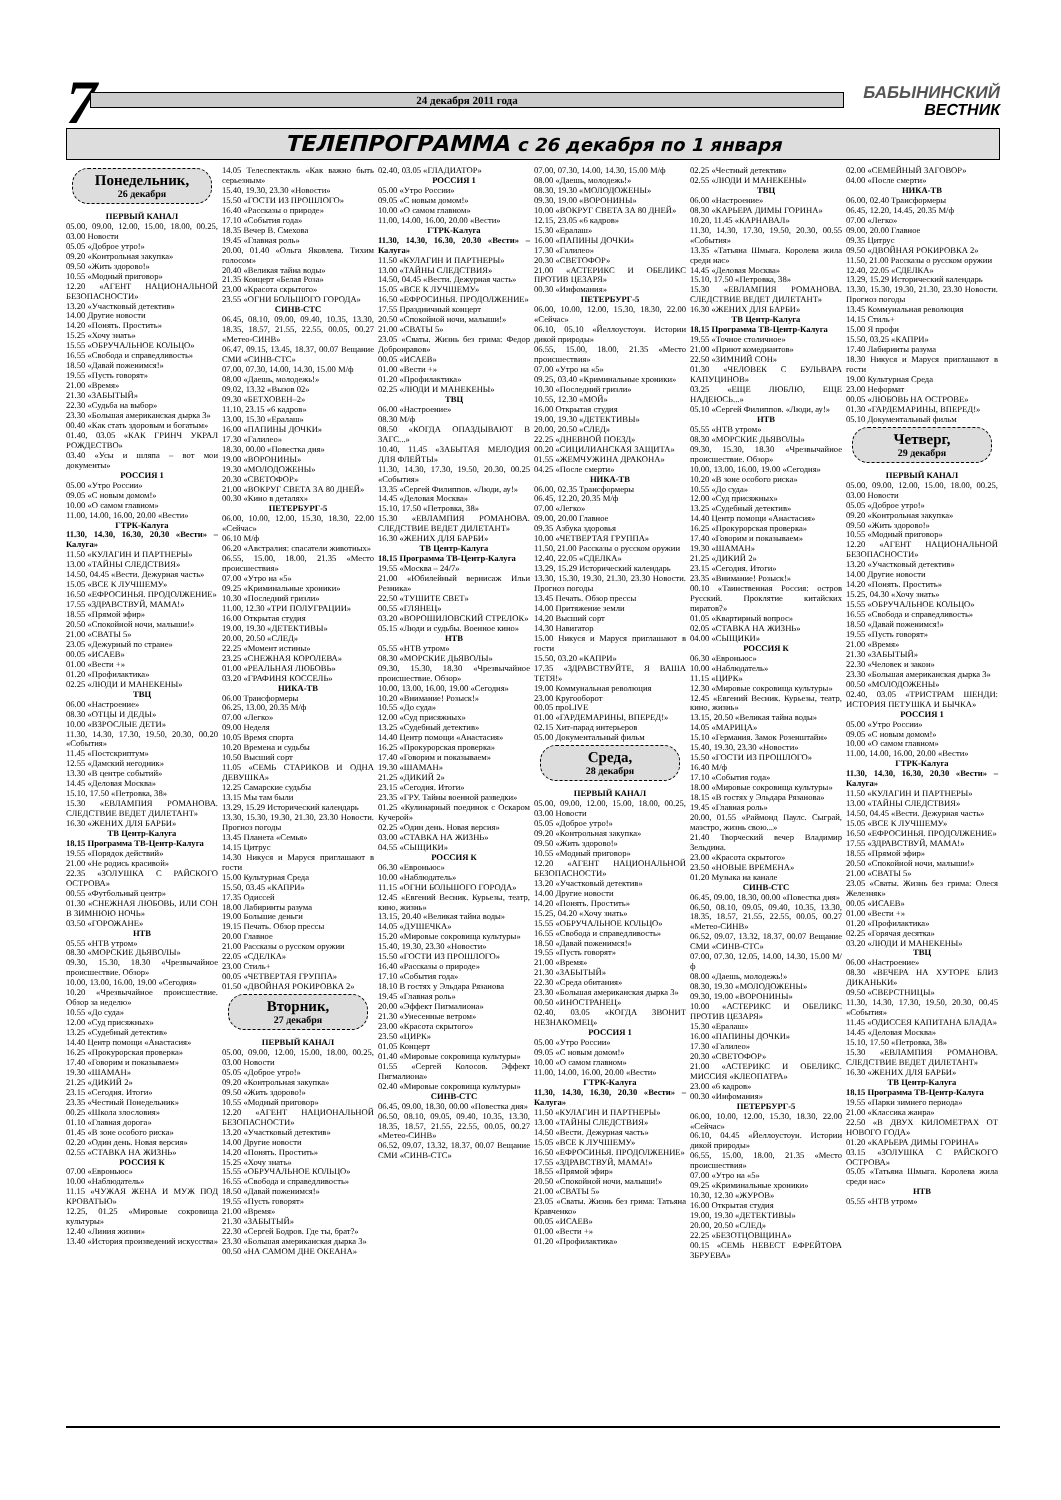7 24 декабря 2011 года
БАБЫНИНСКИЙ
ВЕСТНИК
ТЕЛЕПРОГРАММА с 26 декабря по 1 января
Понедельник,
26 декабря
ПЕРВЫЙ КАНАЛ
05.00, 09.00, 12.00, 15.00, 18.00, 00.25, 03.00 Новости
05.05 «Доброе утро!»
09.20 «Контрольная закупка»
09.50 «Жить здорово!»
10.55 «Модный приговор»
12.20 «АГЕНТ НАЦИОНАЛЬНОЙ БЕЗОПАСНОСТИ»
13.20 «Участковый детектив»
14.00 Другие новости
14.20 «Понять. Простить»
15.25 «Хочу знать»
15.55 «ОБРУЧАЛЬНОЕ КОЛЬЦО»
16.55 «Свобода и справедливость»
18.50 «Давай поженимся!»
19.55 «Пусть говорят»
21.00 «Время»
21.30 «ЗАБЫТЫЙ»
22.30 «Судьба на выбор»
23.30 «Большая американская дырка 3»
00.40 «Как стать здоровым и богатым»
01.40, 03.05 «КАК ГРИНЧ УКРАЛ РОЖДЕСТВО»
03.40 «Усы и шляпа – вот мои документы»
РОССИЯ 1
05.00 «Утро России»
09.05 «С новым домом!»
10.00 «О самом главном»
11.00, 14.00, 16.00, 20.00 «Вести»
ГТРК-Калуга
11.30, 14.30, 16.30, 20.30 «Вести» – Калуга»
11.50 «КУЛАГИН И ПАРТНЕРЫ»
13.00 «ТАЙНЫ СЛЕДСТВИЯ»
14.50, 04.45 «Вести. Дежурная часть»
15.05 «ВСЕ К ЛУЧШЕМУ»
16.50 «ЕФРОСИНЬЯ. ПРОДОЛЖЕНИЕ»
17.55 «ЗДРАВСТВУЙ, МАМА!»
18.55 «Прямой эфир»
20.50 «Спокойной ночи, малыши!»
21.00 «СВАТЫ 5»
23.05 «Дежурный по стране»
00.05 «ИСАЕВ»
01.00 «Вести +»
01.20 «Профилактика»
02.25 «ЛЮДИ И МАНЕКЕНЫ»
ТВЦ
06.00 «Настроение»
08.30 «ОТЦЫ И ДЕДЫ»
10.00 «ВЗРОСЛЫЕ ДЕТИ»
11.30, 14.30, 17.30, 19.50, 20.30, 00.20 «События»
11.45 «Постскриптум»
12.55 «Дамский негодник»
13.30 «В центре событий»
14.45 «Деловая Москва»
15.10, 17.50 «Петровка, 38»
15.30 «ЕВЛАМПИЯ РОМАНОВА. СЛЕДСТВИЕ ВЕДЕТ ДИЛЕТАНТ»
16.30 «ЖЕНИХ ДЛЯ БАРБИ»
ТВ Центр-Калуга
18.15 Программа ТВ-Центр-Калуга
19.55 «Порядок действий»
21.00 «Не родись красивой»
22.35 «ЗОЛУШКА С РАЙСКОГО ОСТРОВА»
00.55 «Футбольный центр»
01.30 «СНЕЖНАЯ ЛЮБОВЬ, ИЛИ СОН В ЗИМНЮЮ НОЧЬ»
03.50 «ГОРОЖАНЕ»
НТВ
05.55 «НТВ утром»
08.30 «МОРСКИЕ ДЬЯВОЛЫ»
09.30, 15.30, 18.30 «Чрезвычайное происшествие. Обзор»
10.00, 13.00, 16.00, 19.00 «Сегодня»
10.20 «Чрезвычайное происшествие. Обзор за неделю»
10.55 «До суда»
12.00 «Суд присяжных»
13.25 «Судебный детектив»
14.40 Центр помощи «Анастасия»
16.25 «Прокурорская проверка»
17.40 «Говорим и показываем»
19.30 «ШАМАН»
21.25 «ДИКИЙ 2»
23.15 «Сегодня. Итоги»
23.35 «Честный Понедельник»
00.25 «Школа злословия»
01.10 «Главная дорога»
01.45 «В зоне особого риска»
02.20 «Один день. Новая версия»
02.55 «СТАВКА НА ЖИЗНЬ»
РОССИЯ К
07.00 «Евроньюс»
10.00 «Наблюдатель»
11.15 «ЧУЖАЯ ЖЕНА И МУЖ ПОД КРОВАТЬЮ»
12.25, 01.25 «Мировые сокровища культуры»
12.40 «Линия жизни»
13.40 «История произведений искусства»
14.05 Телеспектакль «Как важно быть серьезным»
15.40, 19.30, 23.30 «Новости»
15.50 «ГОСТИ ИЗ ПРОШЛОГО»
16.40 «Рассказы о природе»
17.10 «События года»
18.35 Вечер В. Смехова
19.45 «Главная роль»
20.00, 01.40 «Ольга Яковлева. Тихим голосом»
20.40 «Великая тайна воды»
21.35 Концерт «Белая Роза»
23.00 «Красота скрытого»
23.55 «ОГНИ БОЛЬШОГО ГОРОДА»
СИНВ-СТС
06.45, 08.10, 09.00, 09.40, 10.35, 13.30, 18.35, 18.57, 21.55, 22.55, 00.05, 00.27 «Метео-СИНВ»
06.47, 09.15, 13.45, 18.37, 00.07 Вещание СМИ «СИНВ-СТС»
07.00, 07.30, 14.00, 14.30, 15.00 М/ф
08.00 «Даешь, молодежь!»
09.02, 13.32 «Вызов 02»
09.30 «БЕТХОВЕН–2»
11.10, 23.15 «6 кадров»
13.00, 15.30 «Ералаш»
16.00 «ПАПИНЫ ДОЧКИ»
17.30 «Галилео»
18.30, 00.00 «Повестка дня»
19.00 «ВОРОНИНЫ»
19.30 «МОЛОДОЖЕНЫ»
20.30 «СВЕТОФОР»
21.00 «ВОКРУГ СВЕТА ЗА 80 ДНЕЙ»
00.30 «Кино в деталях»
ПЕТЕРБУРГ-5
06.00, 10.00, 12.00, 15.30, 18.30, 22.00 «Сейчас»
06.10 М/ф
06.20 «Австралия: спасатели животных»
06.55, 15.00, 18.00, 21.35 «Место происшествия»
07.00 «Утро на «5»
09.25 «Криминальные хроники»
10.30 «Последний гризли»
11.00, 12.30 «ТРИ ПОЛУГРАЦИИ»
16.00 Открытая студия
19.00, 19.30 «ДЕТЕКТИВЫ»
20.00, 20.50 «СЛЕД»
22.25 «Момент истины»
23.25 «СНЕЖНАЯ КОРОЛЕВА»
01.00 «РЕАЛЬНАЯ ЛЮБОВЬ»
03.20 «ГРАФИНЯ КОССЕЛЬ»
НИКА-ТВ
06.00 Трансформеры
06.25, 13.00, 20.35 М/ф
07.00 «Легко»
09.00 Неделя
10.05 Время спорта
10.20 Времена и судьбы
10.50 Высший сорт
11.05 «СЕМЬ СТАРИКОВ И ОДНА ДЕВУШКА»
12.25 Самарские судьбы
13.15 Мы там были
13.29, 15.29 Исторический календарь
13.30, 15.30, 19.30, 21.30, 23.30 Новости. Прогноз погоды
13.45 Планета «Семья»
14.15 Цитрус
14.30 Никуся и Маруся приглашают в гости
15.00 Культурная Среда
15.50, 03.45 «КАПРИ»
17.35 Одиссей
18.00 Лабиринты разума
19.00 Большие деньги
19.15 Печать. Обзор прессы
20.00 Главное
21.00 Рассказы о русском оружии
22.05 «СДЕЛКА»
23.00 Стиль+
00.05 «ЧЕТВЕРТАЯ ГРУППА»
01.50 «ДВОЙНАЯ РОКИРОВКА 2»
Вторник,
27 декабря
ПЕРВЫЙ КАНАЛ
05.00, 09.00, 12.00, 15.00, 18.00, 00.25, 03.00 Новости
05.05 «Доброе утро!»
09.20 «Контрольная закупка»
09.50 «Жить здорово!»
10.55 «Модный приговор»
12.20 «АГЕНТ НАЦИОНАЛЬНОЙ БЕЗОПАСНОСТИ»
13.20 «Участковый детектив»
14.00 Другие новости
14.20 «Понять. Простить»
15.25 «Хочу знать»
15.55 «ОБРУЧАЛЬНОЕ КОЛЬЦО»
16.55 «Свобода и справедливость»
18.50 «Давай поженимся!»
19.55 «Пусть говорят»
21.00 «Время»
21.30 «ЗАБЫТЫЙ»
22.30 «Сергей Бодров. Где ты, брат?»
23.30 «Большая американская дырка 3»
00.50 «НА САМОМ ДНЕ ОКЕАНА»
02.40, 03.05 «ГЛАДИАТОР»
РОССИЯ 1
05.00 «Утро России»
09.05 «С новым домом!»
10.00 «О самом главном»
11.00, 14.00, 16.00, 20.00 «Вести»
ГТРК-Калуга
11.30, 14.30, 16.30, 20.30 «Вести» – Калуга»
11.50 «КУЛАГИН И ПАРТНЕРЫ»
13.00 «ТАЙНЫ СЛЕДСТВИЯ»
14.50, 04.45 «Вести. Дежурная часть»
15.05 «ВСЕ К ЛУЧШЕМУ»
16.50 «ЕФРОСИНЬЯ. ПРОДОЛЖЕНИЕ»
17.55 Праздничный концерт
20.50 «Спокойной ночи, малыши!»
21.00 «СВАТЫ 5»
23.05 «Сваты. Жизнь без грима: Федор Добронравов»
00.05 «ИСАЕВ»
01.00 «Вести +»
01.20 «Профилактика»
02.25 «ЛЮДИ И МАНЕКЕНЫ»
ТВЦ
06.00 «Настроение»
08.30 М/ф
08.50 «КОГДА ОПАЗДЫВАЮТ В ЗАГС...»
10.40, 11.45 «ЗАБЫТАЯ МЕЛОДИЯ ДЛЯ ФЛЕЙТЫ»
11.30, 14.30, 17.30, 19.50, 20.30, 00.25 «События»
13.35 «Сергей Филиппов. «Люди, ау!»
14.45 «Деловая Москва»
15.10, 17.50 «Петровка, 38»
15.30 «ЕВЛАМПИЯ РОМАНОВА. СЛЕДСТВИЕ ВЕДЕТ ДИЛЕТАНТ»
16.30 «ЖЕНИХ ДЛЯ БАРБИ»
ТВ Центр-Калуга
18.15 Программа ТВ-Центр-Калуга
19.55 «Москва – 24/7»
21.00 «Юбилейный вернисаж Ильи Резника»
22.50 «ТУШИТЕ СВЕТ»
00.55 «ГЛЯНЕЦ»
03.20 «ВОРОШИЛОВСКИЙ СТРЕЛОК»
05.15 «Люди и судьбы. Военное кино»
НТВ
05.55 «НТВ утром»
08.30 «МОРСКИЕ ДЬЯВОЛЫ»
09.30, 15.30, 18.30 «Чрезвычайное происшествие. Обзор»
10.00, 13.00, 16.00, 19.00 «Сегодня»
10.20 «Внимание! Розыск!»
10.55 «До суда»
12.00 «Суд присяжных»
13.25 «Судебный детектив»
14.40 Центр помощи «Анастасия»
16.25 «Прокурорская проверка»
17.40 «Говорим и показываем»
19.30 «ШАМАН»
21.25 «ДИКИЙ 2»
23.15 «Сегодня. Итоги»
23.35 «ГРУ. Тайны военной разведки»
01.25 «Кулинарный поединок с Оскаром Кучерой»
02.25 «Один день. Новая версия»
03.00 «СТАВКА НА ЖИЗНЬ»
04.55 «СЫЩИКИ»
РОССИЯ К
06.30 «Евроньюс»
10.00 «Наблюдатель»
11.15 «ОГНИ БОЛЬШОГО ГОРОДА»
12.45 «Евгений Весник. Курьезы, театр, кино, жизнь»
13.15, 20.40 «Великая тайна воды»
14.05 «ДУШЕЧКА»
15.20 «Мировые сокровища культуры»
15.40, 19.30, 23.30 «Новости»
15.50 «ГОСТИ ИЗ ПРОШЛОГО»
16.40 «Рассказы о природе»
17.10 «События года»
18.10 В гостях у Эльдара Рязанова
19.45 «Главная роль»
20.00 «Эффект Пигмалиона»
21.30 «Унесенные ветром»
23.00 «Красота скрытого»
23.50 «ЦИРК»
01.05 Концерт
01.40 «Мировые сокровища культуры»
01.55 «Сергей Колосов. Эффект Пигмалиона»
02.40 «Мировые сокровища культуры»
СИНВ-СТС
06.45, 09.00, 18.30, 00.00 «Повестка дня»
06.50, 08.10, 09.05, 09.40, 10.35, 13.30, 18.35, 18.57, 21.55, 22.55, 00.05, 00.27 «Метео-СИНВ»
06.52, 09.07, 13.32, 18.37, 00.07 Вещание СМИ «СИНВ-СТС»
07.00, 07.30, 14.00, 14.30, 15.00 М/ф
08.00 «Даешь, молодежь!»
08.30, 19.30 «МОЛОДОЖЕНЫ»
09.30, 19.00 «ВОРОНИНЫ»
10.00 «ВОКРУГ СВЕТА ЗА 80 ДНЕЙ»
12.15, 23.05 «6 кадров»
15.30 «Ералаш»
16.00 «ПАПИНЫ ДОЧКИ»
17.30 «Галилео»
20.30 «СВЕТОФОР»
21.00 «АСТЕРИКС И ОБЕЛИКС ПРОТИВ ЦЕЗАРЯ»
00.30 «Инфомания»
ПЕТЕРБУРГ-5
06.00, 10.00, 12.00, 15.30, 18.30, 22.00 «Сейчас»
06.10, 05.10 «Йеллоустоун. Истории дикой природы»
06.55, 15.00, 18.00, 21.35 «Место происшествия»
07.00 «Утро на «5»
09.25, 03.40 «Криминальные хроники»
10.30 «Последний гризли»
10.55, 12.30 «МОЙ»
16.00 Открытая студия
19.00, 19.30 «ДЕТЕКТИВЫ»
20.00, 20.50 «СЛЕД»
22.25 «ДНЕВНОЙ ПОЕЗД»
00.20 «СИЦИЛИАНСКАЯ ЗАЩИТА»
01.55 «ЖЕМЧУЖИНА ДРАКОНА»
04.25 «После смерти»
НИКА-ТВ
06.00, 02.35 Трансформеры
06.45, 12.20, 20.35 М/ф
07.00 «Легко»
09.00, 20.00 Главное
09.35 Азбука здоровья
10.00 «ЧЕТВЕРТАЯ ГРУППА»
11.50, 21.00 Рассказы о русском оружии
12.40, 22.05 «СДЕЛКА»
13.29, 15.29 Исторический календарь
13.30, 15.30, 19.30, 21.30, 23.30 Новости. Прогноз погоды
13.45 Печать. Обзор прессы
14.00 Притяжение земли
14.20 Высший сорт
14.30 Навигатор
15.00 Никуся и Маруся приглашают в гости
15.50, 03.20 «КАПРИ»
17.35 «ЗДРАВСТВУЙТЕ, Я ВАША ТЕТЯ!»
19.00 Коммунальная революция
23.00 Кругооборот
00.05 проLIVE
01.00 «ГАРДЕМАРИНЫ, ВПЕРЕД!»
02.15 Хит-парад интерьеров
05.00 Документальный фильм
Среда,
28 декабря
ПЕРВЫЙ КАНАЛ
05.00, 09.00, 12.00, 15.00, 18.00, 00.25, 03.00 Новости
05.05 «Доброе утро!»
09.20 «Контрольная закупка»
09.50 «Жить здорово!»
10.55 «Модный приговор»
12.20 «АГЕНТ НАЦИОНАЛЬНОЙ БЕЗОПАСНОСТИ»
13.20 «Участковый детектив»
14.00 Другие новости
14.20 «Понять. Простить»
15.25, 04.20 «Хочу знать»
15.55 «ОБРУЧАЛЬНОЕ КОЛЬЦО»
16.55 «Свобода и справедливость»
18.50 «Давай поженимся!»
19.55 «Пусть говорят»
21.00 «Время»
21.30 «ЗАБЫТЫЙ»
22.30 «Среда обитания»
23.30 «Большая американская дырка 3»
00.50 «ИНОСТРАНЕЦ»
02.40, 03.05 «КОГДА ЗВОНИТ НЕЗНАКОМЕЦ»
РОССИЯ 1
05.00 «Утро России»
09.05 «С новым домом!»
10.00 «О самом главном»
11.00, 14.00, 16.00, 20.00 «Вести»
ГТРК-Калуга
11.30, 14.30, 16.30, 20.30 «Вести» – Калуга»
11.50 «КУЛАГИН И ПАРТНЕРЫ»
13.00 «ТАЙНЫ СЛЕДСТВИЯ»
14.50 «Вести. Дежурная часть»
15.05 «ВСЕ К ЛУЧШЕМУ»
16.50 «ЕФРОСИНЬЯ. ПРОДОЛЖЕНИЕ»
17.55 «ЗДРАВСТВУЙ, МАМА!»
18.55 «Прямой эфир»
20.50 «Спокойной ночи, малыши!»
21.00 «СВАТЫ 5»
23.05 «Сваты. Жизнь без грима: Татьяна Кравченко»
00.05 «ИСАЕВ»
01.00 «Вести +»
01.20 «Профилактика»
02.25 «Честный детектив»
02.55 «ЛЮДИ И МАНЕКЕНЫ»
ТВЦ
06.00 «Настроение»
08.30 «КАРЬЕРА ДИМЫ ГОРИНА»
10.20, 11.45 «КАРНАВАЛ»
11.30, 14.30, 17.30, 19.50, 20.30, 00.55 «События»
13.35 «Татьяна Шмыга. Королева жила среди нас»
14.45 «Деловая Москва»
15.10, 17.50 «Петровка, 38»
15.30 «ЕВЛАМПИЯ РОМАНОВА. СЛЕДСТВИЕ ВЕДЕТ ДИЛЕТАНТ»
16.30 «ЖЕНИХ ДЛЯ БАРБИ»
ТВ Центр-Калуга
18.15 Программа ТВ-Центр-Калуга
19.55 «Точное столичное»
21.00 «Приют комедиантов»
22.50 «ЗИМНИЙ СОН»
01.30 «ЧЕЛОВЕК С БУЛЬВАРА КАПУЦИНОВ»
03.25 «ЕЩЕ ЛЮБЛЮ, ЕЩЕ НАДЕЮСЬ...»
05.10 «Сергей Филиппов. «Люди, ау!»
НТВ
05.55 «НТВ утром»
08.30 «МОРСКИЕ ДЬЯВОЛЫ»
09.30, 15.30, 18.30 «Чрезвычайное происшествие. Обзор»
10.00, 13.00, 16.00, 19.00 «Сегодня»
10.20 «В зоне особого риска»
10.55 «До суда»
12.00 «Суд присяжных»
13.25 «Судебный детектив»
14.40 Центр помощи «Анастасия»
16.25 «Прокурорская проверка»
17.40 «Говорим и показываем»
19.30 «ШАМАН»
21.25 «ДИКИЙ 2»
23.15 «Сегодня. Итоги»
23.35 «Внимание! Розыск!»
00.10 «Таинственная Россия: остров Русский. Проклятие китайских пиратов?»
01.05 «Квартирный вопрос»
02.05 «СТАВКА НА ЖИЗНЬ»
04.00 «СЫЩИКИ»
РОССИЯ К
06.30 «Евроньюс»
10.00 «Наблюдатель»
11.15 «ЦИРК»
12.30 «Мировые сокровища культуры»
12.45 «Евгений Весник. Курьезы, театр, кино, жизнь»
13.15, 20.50 «Великая тайна воды»
14.05 «МАРИЦА»
15.10 «Германия. Замок Розенштайн»
15.40, 19.30, 23.30 «Новости»
15.50 «ГОСТИ ИЗ ПРОШЛОГО»
16.40 М/ф
17.10 «События года»
18.00 «Мировые сокровища культуры»
18.15 «В гостях у Эльдара Рязанова»
19.45 «Главная роль»
20.00, 01.55 «Раймонд Паулс. Сыграй, маэстро, жизнь свою...»
21.40 Творческий вечер Владимир Зельдина.
23.00 «Красота скрытого»
23.50 «НОВЫЕ ВРЕМЕНА»
01.20 Музыка на канале
СИНВ-СТС
06.45, 09.00, 18.30, 00.00 «Повестка дня»
06.50, 08.10, 09.05, 09.40, 10.35, 13.30, 18.35, 18.57, 21.55, 22.55, 00.05, 00.27 «Метео-СИНВ»
06.52, 09.07, 13.32, 18.37, 00.07 Вещание СМИ «СИНВ-СТС»
07.00, 07.30, 12.05, 14.00, 14.30, 15.00 М/ф
08.00 «Даешь, молодежь!»
08.30, 19.30 «МОЛОДОЖЕНЫ»
09.30, 19.00 «ВОРОНИНЫ»
10.00 «АСТЕРИКС И ОБЕЛИКС ПРОТИВ ЦЕЗАРЯ»
15.30 «Ералаш»
16.00 «ПАПИНЫ ДОЧКИ»
17.30 «Галилео»
20.30 «СВЕТОФОР»
21.00 «АСТЕРИКС И ОБЕЛИКС. МИССИЯ «КЛЕОПАТРА»
23.00 «6 кадров»
00.30 «Инфомания»
ПЕТЕРБУРГ-5
06.00, 10.00, 12.00, 15.30, 18.30, 22.00 «Сейчас»
06.10, 04.45 «Йеллоустоун. Истории дикой природы»
06.55, 15.00, 18.00, 21.35 «Место происшествия»
07.00 «Утро на «5»
09.25 «Криминальные хроники»
10.30, 12.30 «ЖУРОВ»
16.00 Открытая студия
19.00, 19.30 «ДЕТЕКТИВЫ»
20.00, 20.50 «СЛЕД»
22.25 «БЕЗОТЦОВЩИНА»
00.15 «СЕМЬ НЕВЕСТ ЕФРЕЙТОРА ЗБРУЕВА»
02.00 «СЕМЕЙНЫЙ ЗАГОВОР»
04.00 «После смерти»
НИКА-ТВ
06.00, 02.40 Трансформеры
06.45, 12.20, 14.45, 20.35 М/ф
07.00 «Легко»
09.00, 20.00 Главное
09.35 Цитрус
09.50 «ДВОЙНАЯ РОКИРОВКА 2»
11.50, 21.00 Рассказы о русском оружии
12.40, 22.05 «СДЕЛКА»
13.29, 15.29 Исторический календарь
13.30, 15.30, 19.30, 21.30, 23.30 Новости. Прогноз погоды
13.45 Коммунальная революция
14.15 Стиль+
15.00 Я профи
15.50, 03.25 «КАПРИ»
17.40 Лабиринты разума
18.30 Никуся и Маруся приглашают в гости
19.00 Культурная Среда
23.00 Неформат
00.05 «ЛЮБОВЬ НА ОСТРОВЕ»
01.30 «ГАРДЕМАРИНЫ, ВПЕРЕД!»
05.10 Документальный фильм
Четверг,
29 декабря
ПЕРВЫЙ КАНАЛ
05.00, 09.00, 12.00, 15.00, 18.00, 00.25, 03.00 Новости
05.05 «Доброе утро!»
09.20 «Контрольная закупка»
09.50 «Жить здорово!»
10.55 «Модный приговор»
12.20 «АГЕНТ НАЦИОНАЛЬНОЙ БЕЗОПАСНОСТИ»
13.20 «Участковый детектив»
14.00 Другие новости
14.20 «Понять. Простить»
15.25, 04.30 «Хочу знать»
15.55 «ОБРУЧАЛЬНОЕ КОЛЬЦО»
16.55 «Свобода и справедливость»
18.50 «Давай поженимся!»
19.55 «Пусть говорят»
21.00 «Время»
21.30 «ЗАБЫТЫЙ»
22.30 «Человек и закон»
23.30 «Большая американская дырка 3»
00.50 «МОЛОДОЖЕНЫ»
02.40, 03.05 «ТРИСТРАМ ШЕНДИ: ИСТОРИЯ ПЕТУШКА И БЫЧКА»
РОССИЯ 1
05.00 «Утро России»
09.05 «С новым домом!»
10.00 «О самом главном»
11.00, 14.00, 16.00, 20.00 «Вести»
ГТРК-Калуга
11.30, 14.30, 16.30, 20.30 «Вести» – Калуга»
11.50 «КУЛАГИН И ПАРТНЕРЫ»
13.00 «ТАЙНЫ СЛЕДСТВИЯ»
14.50, 04.45 «Вести. Дежурная часть»
15.05 «ВСЕ К ЛУЧШЕМУ»
16.50 «ЕФРОСИНЬЯ. ПРОДОЛЖЕНИЕ»
17.55 «ЗДРАВСТВУЙ, МАМА!»
18.55 «Прямой эфир»
20.50 «Спокойной ночи, малыши!»
21.00 «СВАТЫ 5»
23.05 «Сваты. Жизнь без грима: Олеся Железняк»
00.05 «ИСАЕВ»
01.00 «Вести +»
01.20 «Профилактика»
02.25 «Горячая десятка»
03.20 «ЛЮДИ И МАНЕКЕНЫ»
ТВЦ
06.00 «Настроение»
08.30 «ВЕЧЕРА НА ХУТОРЕ БЛИЗ ДИКАНЬКИ»
09.50 «СВЕРСТНИЦЫ»
11.30, 14.30, 17.30, 19.50, 20.30, 00.45 «События»
11.45 «ОДИССЕЯ КАПИТАНА БЛАДА»
14.45 «Деловая Москва»
15.10, 17.50 «Петровка, 38»
15.30 «ЕВЛАМПИЯ РОМАНОВА. СЛЕДСТВИЕ ВЕДЕТ ДИЛЕТАНТ»
16.30 «ЖЕНИХ ДЛЯ БАРБИ»
ТВ Центр-Калуга
18.15 Программа ТВ-Центр-Калуга
19.55 «Парки зимнего периода»
21.00 «Классика жанра»
22.50 «В ДВУХ КИЛОМЕТРАХ ОТ НОВОГО ГОДА»
01.20 «КАРЬЕРА ДИМЫ ГОРИНА»
03.15 «ЗОЛУШКА С РАЙСКОГО ОСТРОВА»
05.05 «Татьяна Шмыга. Королева жила среди нас»
НТВ
05.55 «НТВ утром»